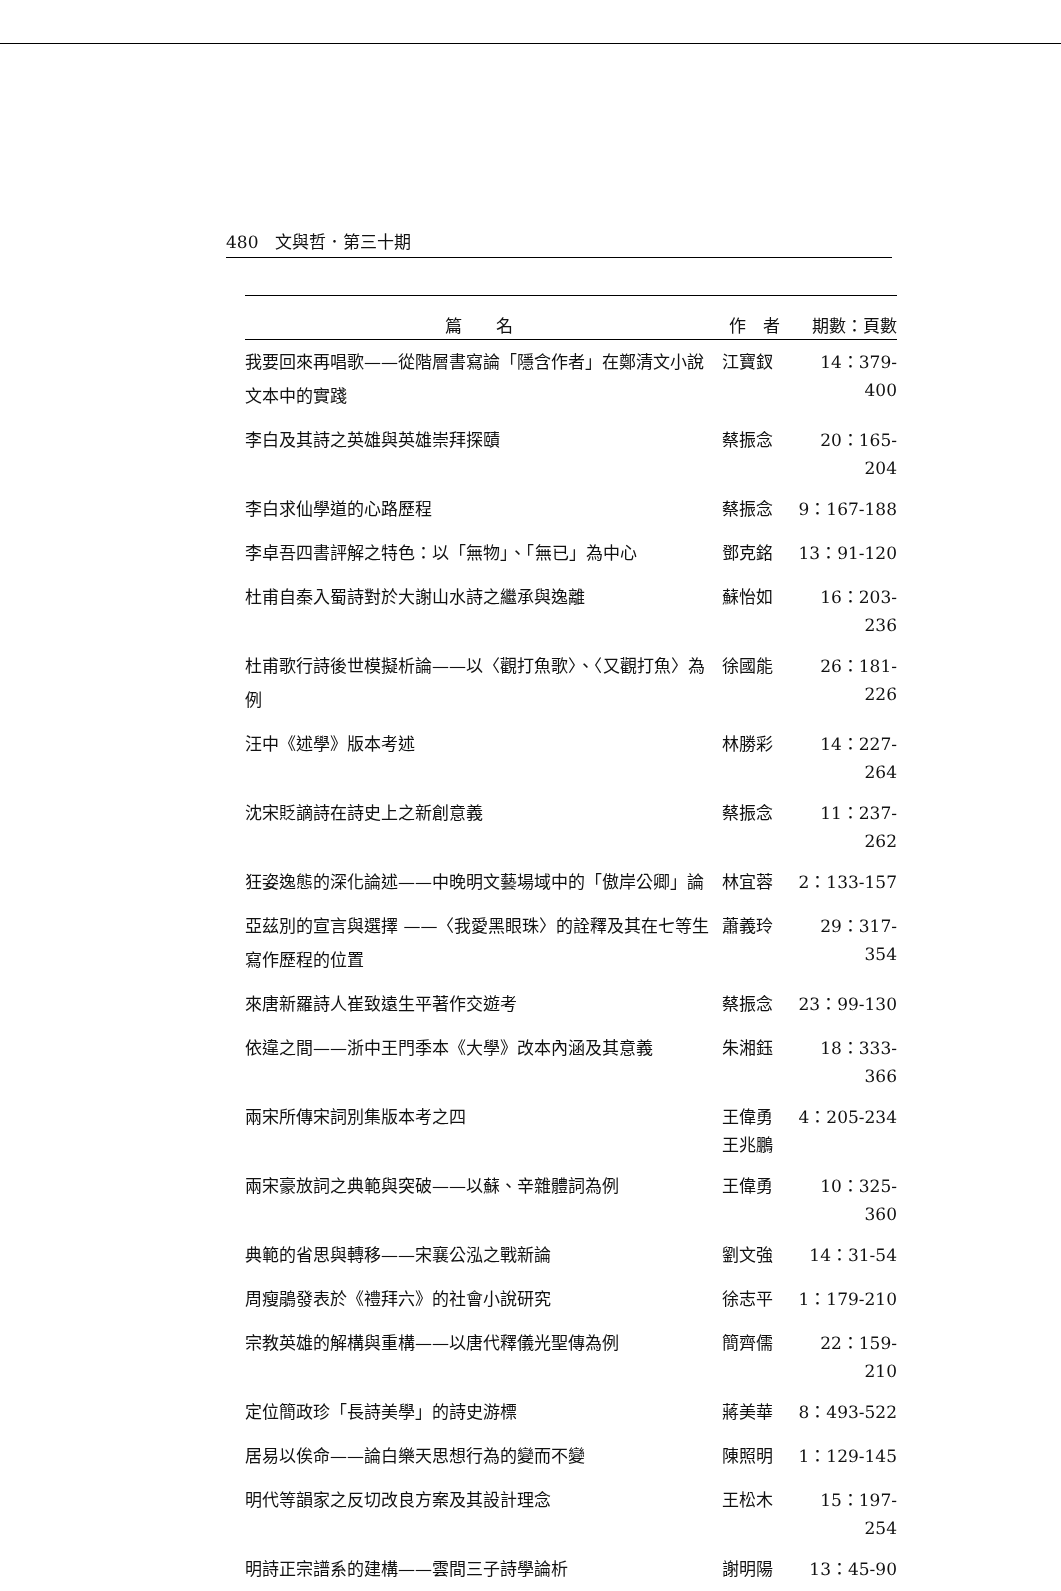480　文與哲．第三十期
| 篇 名 | 作 者 | 期數：頁數 |
| --- | --- | --- |
| 我要回來再唱歌——從階層書寫論「隱含作者」在鄭清文小說文本中的實踐 | 江寶釵 | 14：379-400 |
| 李白及其詩之英雄與英雄崇拜探賾 | 蔡振念 | 20：165-204 |
| 李白求仙學道的心路歷程 | 蔡振念 | 9：167-188 |
| 李卓吾四書評解之特色：以「無物」、「無已」為中心 | 鄧克銘 | 13：91-120 |
| 杜甫自秦入蜀詩對於大謝山水詩之繼承與逸離 | 蘇怡如 | 16：203-236 |
| 杜甫歌行詩後世模擬析論——以〈觀打魚歌〉、〈又觀打魚〉為例 | 徐國能 | 26：181-226 |
| 汪中《述學》版本考述 | 林勝彩 | 14：227-264 |
| 沈宋貶謫詩在詩史上之新創意義 | 蔡振念 | 11：237-262 |
| 狂姿逸態的深化論述——中晚明文藝場域中的「傲岸公卿」論 | 林宜蓉 | 2：133-157 |
| 亞茲別的宣言與選擇 ——〈我愛黑眼珠〉的詮釋及其在七等生寫作歷程的位置 | 蕭義玲 | 29：317-354 |
| 來唐新羅詩人崔致遠生平著作交遊考 | 蔡振念 | 23：99-130 |
| 依違之間——浙中王門季本《大學》改本內涵及其意義 | 朱湘鈺 | 18：333-366 |
| 兩宋所傳宋詞別集版本考之四 | 王偉勇 王兆鵬 | 4：205-234 |
| 兩宋豪放詞之典範與突破——以蘇、辛雜體詞為例 | 王偉勇 | 10：325-360 |
| 典範的省思與轉移——宋襄公泓之戰新論 | 劉文強 | 14：31-54 |
| 周瘦鵑發表於《禮拜六》的社會小說研究 | 徐志平 | 1：179-210 |
| 宗教英雄的解構與重構——以唐代釋儀光聖傳為例 | 簡齊儒 | 22：159-210 |
| 定位簡政珍「長詩美學」的詩史游標 | 蔣美華 | 8：493-522 |
| 居易以俟命——論白樂天思想行為的變而不變 | 陳照明 | 1：129-145 |
| 明代等韻家之反切改良方案及其設計理念 | 王松木 | 15：197-254 |
| 明詩正宗譜系的建構——雲間三子詩學論析 | 謝明陽 | 13：45-90 |